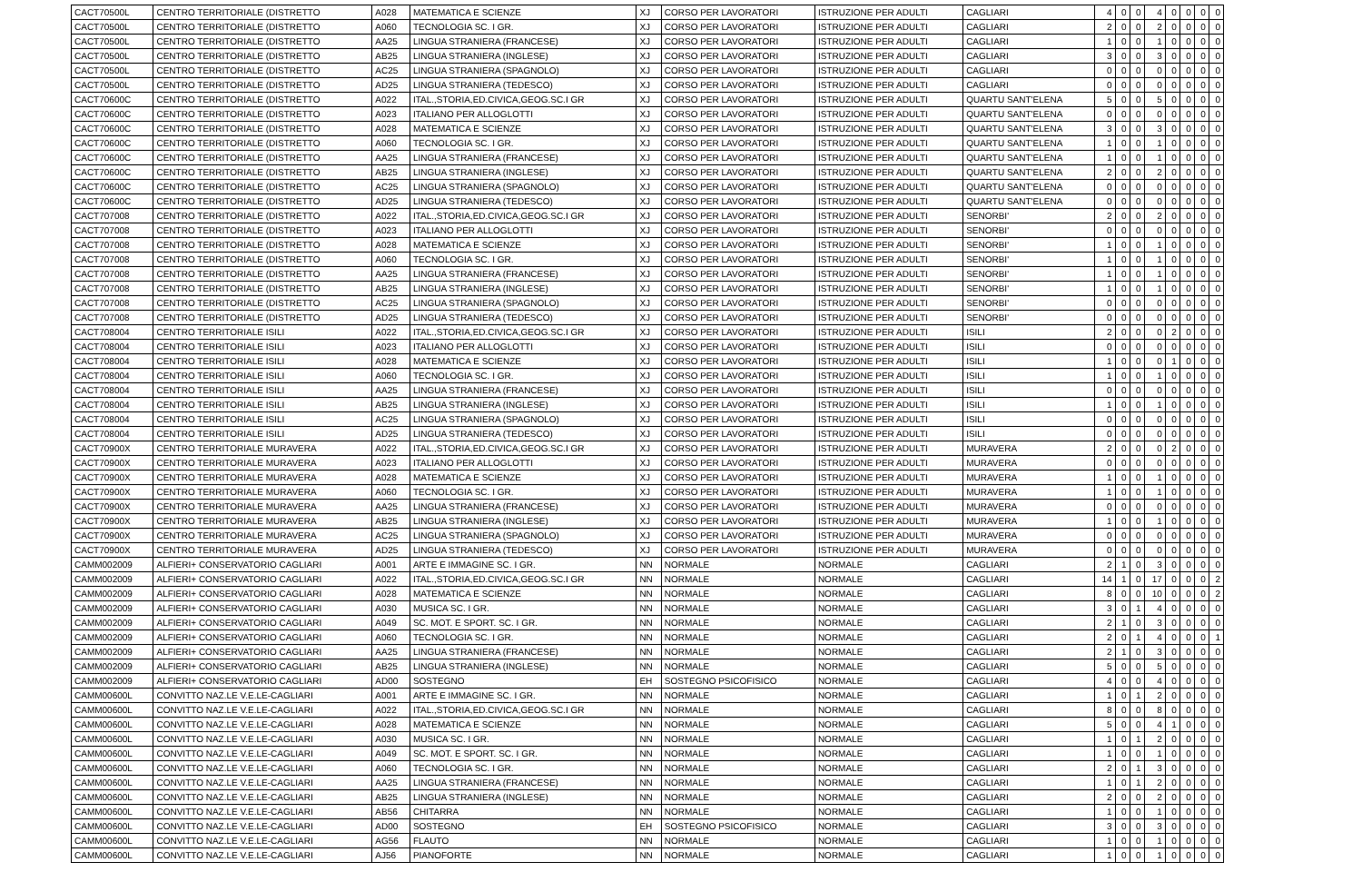| CACT70500L | CENTRO TERRITORIALE (DISTRETTO | A028 | MATEMATICA E SCIENZE | XJ | CORSO PER LAVORATORI | ISTRUZIONE PER ADULTI | CAGLIARI | 4 | 0 | 0 | 4 | 0 | 0 | 0 | 0 |
| CACT70500L | CENTRO TERRITORIALE (DISTRETTO | A060 | TECNOLOGIA SC. I GR. | XJ | CORSO PER LAVORATORI | ISTRUZIONE PER ADULTI | CAGLIARI | 2 | 0 | 0 | 2 | 0 | 0 | 0 | 0 |
| CACT70500L | CENTRO TERRITORIALE (DISTRETTO | AA25 | LINGUA STRANIERA (FRANCESE) | XJ | CORSO PER LAVORATORI | ISTRUZIONE PER ADULTI | CAGLIARI | 1 | 0 | 0 | 1 | 0 | 0 | 0 | 0 |
| CACT70500L | CENTRO TERRITORIALE (DISTRETTO | AB25 | LINGUA STRANIERA (INGLESE) | XJ | CORSO PER LAVORATORI | ISTRUZIONE PER ADULTI | CAGLIARI | 3 | 0 | 0 | 3 | 0 | 0 | 0 | 0 |
| CACT70500L | CENTRO TERRITORIALE (DISTRETTO | AC25 | LINGUA STRANIERA (SPAGNOLO) | XJ | CORSO PER LAVORATORI | ISTRUZIONE PER ADULTI | CAGLIARI | 0 | 0 | 0 | 0 | 0 | 0 | 0 | 0 |
| CACT70500L | CENTRO TERRITORIALE (DISTRETTO | AD25 | LINGUA STRANIERA (TEDESCO) | XJ | CORSO PER LAVORATORI | ISTRUZIONE PER ADULTI | CAGLIARI | 0 | 0 | 0 | 0 | 0 | 0 | 0 | 0 |
| CACT70600C | CENTRO TERRITORIALE (DISTRETTO | A022 | ITAL.,STORIA,ED.CIVICA,GEOG.SC.I GR | XJ | CORSO PER LAVORATORI | ISTRUZIONE PER ADULTI | QUARTU SANT'ELENA | 5 | 0 | 0 | 5 | 0 | 0 | 0 | 0 |
| CACT70600C | CENTRO TERRITORIALE (DISTRETTO | A023 | ITALIANO PER ALLOGLOTTI | XJ | CORSO PER LAVORATORI | ISTRUZIONE PER ADULTI | QUARTU SANT'ELENA | 0 | 0 | 0 | 0 | 0 | 0 | 0 | 0 |
| CACT70600C | CENTRO TERRITORIALE (DISTRETTO | A028 | MATEMATICA E SCIENZE | XJ | CORSO PER LAVORATORI | ISTRUZIONE PER ADULTI | QUARTU SANT'ELENA | 3 | 0 | 0 | 3 | 0 | 0 | 0 | 0 |
| CACT70600C | CENTRO TERRITORIALE (DISTRETTO | A060 | TECNOLOGIA SC. I GR. | XJ | CORSO PER LAVORATORI | ISTRUZIONE PER ADULTI | QUARTU SANT'ELENA | 1 | 0 | 0 | 1 | 0 | 0 | 0 | 0 |
| CACT70600C | CENTRO TERRITORIALE (DISTRETTO | AA25 | LINGUA STRANIERA (FRANCESE) | XJ | CORSO PER LAVORATORI | ISTRUZIONE PER ADULTI | QUARTU SANT'ELENA | 1 | 0 | 0 | 1 | 0 | 0 | 0 | 0 |
| CACT70600C | CENTRO TERRITORIALE (DISTRETTO | AB25 | LINGUA STRANIERA (INGLESE) | XJ | CORSO PER LAVORATORI | ISTRUZIONE PER ADULTI | QUARTU SANT'ELENA | 2 | 0 | 0 | 2 | 0 | 0 | 0 | 0 |
| CACT70600C | CENTRO TERRITORIALE (DISTRETTO | AC25 | LINGUA STRANIERA (SPAGNOLO) | XJ | CORSO PER LAVORATORI | ISTRUZIONE PER ADULTI | QUARTU SANT'ELENA | 0 | 0 | 0 | 0 | 0 | 0 | 0 | 0 |
| CACT70600C | CENTRO TERRITORIALE (DISTRETTO | AD25 | LINGUA STRANIERA (TEDESCO) | XJ | CORSO PER LAVORATORI | ISTRUZIONE PER ADULTI | QUARTU SANT'ELENA | 0 | 0 | 0 | 0 | 0 | 0 | 0 | 0 |
| CACT707008 | CENTRO TERRITORIALE (DISTRETTO | A022 | ITAL.,STORIA,ED.CIVICA,GEOG.SC.I GR | XJ | CORSO PER LAVORATORI | ISTRUZIONE PER ADULTI | SENORBI' | 2 | 0 | 0 | 2 | 0 | 0 | 0 | 0 |
| CACT707008 | CENTRO TERRITORIALE (DISTRETTO | A023 | ITALIANO PER ALLOGLOTTI | XJ | CORSO PER LAVORATORI | ISTRUZIONE PER ADULTI | SENORBI' | 0 | 0 | 0 | 0 | 0 | 0 | 0 | 0 |
| CACT707008 | CENTRO TERRITORIALE (DISTRETTO | A028 | MATEMATICA E SCIENZE | XJ | CORSO PER LAVORATORI | ISTRUZIONE PER ADULTI | SENORBI' | 1 | 0 | 0 | 1 | 0 | 0 | 0 | 0 |
| CACT707008 | CENTRO TERRITORIALE (DISTRETTO | A060 | TECNOLOGIA SC. I GR. | XJ | CORSO PER LAVORATORI | ISTRUZIONE PER ADULTI | SENORBI' | 1 | 0 | 0 | 1 | 0 | 0 | 0 | 0 |
| CACT707008 | CENTRO TERRITORIALE (DISTRETTO | AA25 | LINGUA STRANIERA (FRANCESE) | XJ | CORSO PER LAVORATORI | ISTRUZIONE PER ADULTI | SENORBI' | 1 | 0 | 0 | 1 | 0 | 0 | 0 | 0 |
| CACT707008 | CENTRO TERRITORIALE (DISTRETTO | AB25 | LINGUA STRANIERA (INGLESE) | XJ | CORSO PER LAVORATORI | ISTRUZIONE PER ADULTI | SENORBI' | 1 | 0 | 0 | 1 | 0 | 0 | 0 | 0 |
| CACT707008 | CENTRO TERRITORIALE (DISTRETTO | AC25 | LINGUA STRANIERA (SPAGNOLO) | XJ | CORSO PER LAVORATORI | ISTRUZIONE PER ADULTI | SENORBI' | 0 | 0 | 0 | 0 | 0 | 0 | 0 | 0 |
| CACT707008 | CENTRO TERRITORIALE (DISTRETTO | AD25 | LINGUA STRANIERA (TEDESCO) | XJ | CORSO PER LAVORATORI | ISTRUZIONE PER ADULTI | SENORBI' | 0 | 0 | 0 | 0 | 0 | 0 | 0 | 0 |
| CACT708004 | CENTRO TERRITORIALE ISILI | A022 | ITAL.,STORIA,ED.CIVICA,GEOG.SC.I GR | XJ | CORSO PER LAVORATORI | ISTRUZIONE PER ADULTI | ISILI | 2 | 0 | 0 | 0 | 2 | 0 | 0 | 0 |
| CACT708004 | CENTRO TERRITORIALE ISILI | A023 | ITALIANO PER ALLOGLOTTI | XJ | CORSO PER LAVORATORI | ISTRUZIONE PER ADULTI | ISILI | 0 | 0 | 0 | 0 | 0 | 0 | 0 | 0 |
| CACT708004 | CENTRO TERRITORIALE ISILI | A028 | MATEMATICA E SCIENZE | XJ | CORSO PER LAVORATORI | ISTRUZIONE PER ADULTI | ISILI | 1 | 0 | 0 | 0 | 1 | 0 | 0 | 0 |
| CACT708004 | CENTRO TERRITORIALE ISILI | A060 | TECNOLOGIA SC. I GR. | XJ | CORSO PER LAVORATORI | ISTRUZIONE PER ADULTI | ISILI | 1 | 0 | 0 | 1 | 0 | 0 | 0 | 0 |
| CACT708004 | CENTRO TERRITORIALE ISILI | AA25 | LINGUA STRANIERA (FRANCESE) | XJ | CORSO PER LAVORATORI | ISTRUZIONE PER ADULTI | ISILI | 0 | 0 | 0 | 0 | 0 | 0 | 0 | 0 |
| CACT708004 | CENTRO TERRITORIALE ISILI | AB25 | LINGUA STRANIERA (INGLESE) | XJ | CORSO PER LAVORATORI | ISTRUZIONE PER ADULTI | ISILI | 1 | 0 | 0 | 1 | 0 | 0 | 0 | 0 |
| CACT708004 | CENTRO TERRITORIALE ISILI | AC25 | LINGUA STRANIERA (SPAGNOLO) | XJ | CORSO PER LAVORATORI | ISTRUZIONE PER ADULTI | ISILI | 0 | 0 | 0 | 0 | 0 | 0 | 0 | 0 |
| CACT708004 | CENTRO TERRITORIALE ISILI | AD25 | LINGUA STRANIERA (TEDESCO) | XJ | CORSO PER LAVORATORI | ISTRUZIONE PER ADULTI | ISILI | 0 | 0 | 0 | 0 | 0 | 0 | 0 | 0 |
| CACT70900X | CENTRO TERRITORIALE MURAVERA | A022 | ITAL.,STORIA,ED.CIVICA,GEOG.SC.I GR | XJ | CORSO PER LAVORATORI | ISTRUZIONE PER ADULTI | MURAVERA | 2 | 0 | 0 | 0 | 2 | 0 | 0 | 0 |
| CACT70900X | CENTRO TERRITORIALE MURAVERA | A023 | ITALIANO PER ALLOGLOTTI | XJ | CORSO PER LAVORATORI | ISTRUZIONE PER ADULTI | MURAVERA | 0 | 0 | 0 | 0 | 0 | 0 | 0 | 0 |
| CACT70900X | CENTRO TERRITORIALE MURAVERA | A028 | MATEMATICA E SCIENZE | XJ | CORSO PER LAVORATORI | ISTRUZIONE PER ADULTI | MURAVERA | 1 | 0 | 0 | 1 | 0 | 0 | 0 | 0 |
| CACT70900X | CENTRO TERRITORIALE MURAVERA | A060 | TECNOLOGIA SC. I GR. | XJ | CORSO PER LAVORATORI | ISTRUZIONE PER ADULTI | MURAVERA | 1 | 0 | 0 | 1 | 0 | 0 | 0 | 0 |
| CACT70900X | CENTRO TERRITORIALE MURAVERA | AA25 | LINGUA STRANIERA (FRANCESE) | XJ | CORSO PER LAVORATORI | ISTRUZIONE PER ADULTI | MURAVERA | 0 | 0 | 0 | 0 | 0 | 0 | 0 | 0 |
| CACT70900X | CENTRO TERRITORIALE MURAVERA | AB25 | LINGUA STRANIERA (INGLESE) | XJ | CORSO PER LAVORATORI | ISTRUZIONE PER ADULTI | MURAVERA | 1 | 0 | 0 | 1 | 0 | 0 | 0 | 0 |
| CACT70900X | CENTRO TERRITORIALE MURAVERA | AC25 | LINGUA STRANIERA (SPAGNOLO) | XJ | CORSO PER LAVORATORI | ISTRUZIONE PER ADULTI | MURAVERA | 0 | 0 | 0 | 0 | 0 | 0 | 0 | 0 |
| CACT70900X | CENTRO TERRITORIALE MURAVERA | AD25 | LINGUA STRANIERA (TEDESCO) | XJ | CORSO PER LAVORATORI | ISTRUZIONE PER ADULTI | MURAVERA | 0 | 0 | 0 | 0 | 0 | 0 | 0 | 0 |
| CAMM002009 | ALFIERI+ CONSERVATORIO CAGLIARI | A001 | ARTE E IMMAGINE SC. I GR. | NN | NORMALE | NORMALE | CAGLIARI | 2 | 1 | 0 | 3 | 0 | 0 | 0 | 0 |
| CAMM002009 | ALFIERI+ CONSERVATORIO CAGLIARI | A022 | ITAL.,STORIA,ED.CIVICA,GEOG.SC.I GR | NN | NORMALE | NORMALE | CAGLIARI | 14 | 1 | 0 | 17 | 0 | 0 | 0 | 2 |
| CAMM002009 | ALFIERI+ CONSERVATORIO CAGLIARI | A028 | MATEMATICA E SCIENZE | NN | NORMALE | NORMALE | CAGLIARI | 8 | 0 | 0 | 10 | 0 | 0 | 0 | 2 |
| CAMM002009 | ALFIERI+ CONSERVATORIO CAGLIARI | A030 | MUSICA SC. I GR. | NN | NORMALE | NORMALE | CAGLIARI | 3 | 0 | 1 | 4 | 0 | 0 | 0 | 0 |
| CAMM002009 | ALFIERI+ CONSERVATORIO CAGLIARI | A049 | SC. MOT. E SPORT. SC. I GR. | NN | NORMALE | NORMALE | CAGLIARI | 2 | 1 | 0 | 3 | 0 | 0 | 0 | 0 |
| CAMM002009 | ALFIERI+ CONSERVATORIO CAGLIARI | A060 | TECNOLOGIA SC. I GR. | NN | NORMALE | NORMALE | CAGLIARI | 2 | 0 | 1 | 4 | 0 | 0 | 0 | 1 |
| CAMM002009 | ALFIERI+ CONSERVATORIO CAGLIARI | AA25 | LINGUA STRANIERA (FRANCESE) | NN | NORMALE | NORMALE | CAGLIARI | 2 | 1 | 0 | 3 | 0 | 0 | 0 | 0 |
| CAMM002009 | ALFIERI+ CONSERVATORIO CAGLIARI | AB25 | LINGUA STRANIERA (INGLESE) | NN | NORMALE | NORMALE | CAGLIARI | 5 | 0 | 0 | 5 | 0 | 0 | 0 | 0 |
| CAMM002009 | ALFIERI+ CONSERVATORIO CAGLIARI | AD00 | SOSTEGNO | EH | SOSTEGNO PSICOFISICO | NORMALE | CAGLIARI | 4 | 0 | 0 | 4 | 0 | 0 | 0 | 0 |
| CAMM00600L | CONVITTO NAZ.LE V.E.LE-CAGLIARI | A001 | ARTE E IMMAGINE SC. I GR. | NN | NORMALE | NORMALE | CAGLIARI | 1 | 0 | 1 | 2 | 0 | 0 | 0 | 0 |
| CAMM00600L | CONVITTO NAZ.LE V.E.LE-CAGLIARI | A022 | ITAL.,STORIA,ED.CIVICA,GEOG.SC.I GR | NN | NORMALE | NORMALE | CAGLIARI | 8 | 0 | 0 | 8 | 0 | 0 | 0 | 0 |
| CAMM00600L | CONVITTO NAZ.LE V.E.LE-CAGLIARI | A028 | MATEMATICA E SCIENZE | NN | NORMALE | NORMALE | CAGLIARI | 5 | 0 | 0 | 4 | 1 | 0 | 0 | 0 |
| CAMM00600L | CONVITTO NAZ.LE V.E.LE-CAGLIARI | A030 | MUSICA SC. I GR. | NN | NORMALE | NORMALE | CAGLIARI | 1 | 0 | 1 | 2 | 0 | 0 | 0 | 0 |
| CAMM00600L | CONVITTO NAZ.LE V.E.LE-CAGLIARI | A049 | SC. MOT. E SPORT. SC. I GR. | NN | NORMALE | NORMALE | CAGLIARI | 1 | 0 | 0 | 1 | 0 | 0 | 0 | 0 |
| CAMM00600L | CONVITTO NAZ.LE V.E.LE-CAGLIARI | A060 | TECNOLOGIA SC. I GR. | NN | NORMALE | NORMALE | CAGLIARI | 2 | 0 | 1 | 3 | 0 | 0 | 0 | 0 |
| CAMM00600L | CONVITTO NAZ.LE V.E.LE-CAGLIARI | AA25 | LINGUA STRANIERA (FRANCESE) | NN | NORMALE | NORMALE | CAGLIARI | 1 | 0 | 1 | 2 | 0 | 0 | 0 | 0 |
| CAMM00600L | CONVITTO NAZ.LE V.E.LE-CAGLIARI | AB25 | LINGUA STRANIERA (INGLESE) | NN | NORMALE | NORMALE | CAGLIARI | 2 | 0 | 0 | 2 | 0 | 0 | 0 | 0 |
| CAMM00600L | CONVITTO NAZ.LE V.E.LE-CAGLIARI | AB56 | CHITARRA | NN | NORMALE | NORMALE | CAGLIARI | 1 | 0 | 0 | 1 | 0 | 0 | 0 | 0 |
| CAMM00600L | CONVITTO NAZ.LE V.E.LE-CAGLIARI | AD00 | SOSTEGNO | EH | SOSTEGNO PSICOFISICO | NORMALE | CAGLIARI | 3 | 0 | 0 | 3 | 0 | 0 | 0 | 0 |
| CAMM00600L | CONVITTO NAZ.LE V.E.LE-CAGLIARI | AG56 | FLAUTO | NN | NORMALE | NORMALE | CAGLIARI | 1 | 0 | 0 | 1 | 0 | 0 | 0 | 0 |
| CAMM00600L | CONVITTO NAZ.LE V.E.LE-CAGLIARI | AJ56 | PIANOFORTE | NN | NORMALE | NORMALE | CAGLIARI | 1 | 0 | 0 | 1 | 0 | 0 | 0 | 0 |